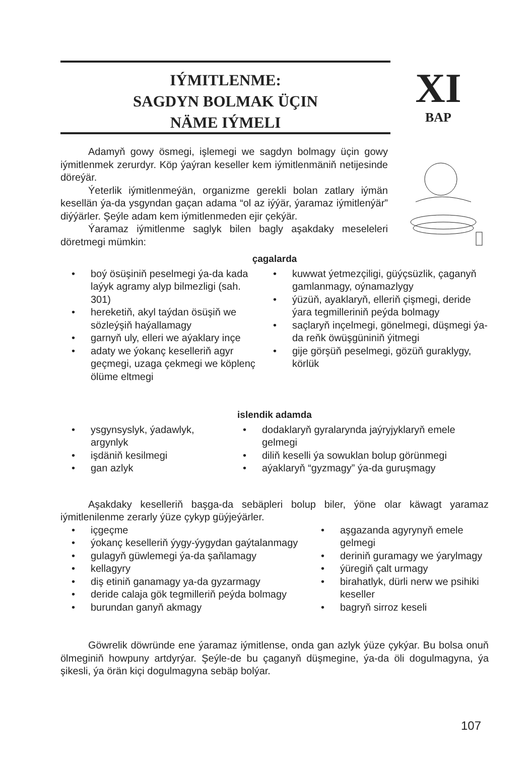IÝMITLENME:
SAGDYN BOLMAK ÜÇIN
NÄME IÝMELI
XI
BAP
Adamyň gowy ösmegi, işlemegi we sagdyn bolmagy üçin gowy iýmitlenmek zerurdyr. Köp ýaýran keseller kem iýmitlenmäniň netijesinde döreýär.
Ýeterlik iýmitlenmeýän, organizme gerekli bolan zatlary iýmän kesellän ýa-da ysgyndan gaçan adama “ol az iýýär, ýaramaz iýmitlenýär” diýýärler. Şeýle adam kem iýmitlenmeden ejir çekýär.
Ýaramaz iýmitlenme saglyk bilen bagly aşakdaky meseleleri döretmegi mümkin:
çagalarda
• boý ösüşiniň peselmegi ýa-da kada laýyk agramy alyp bilmezligi (sah. 301)
• hereketiň, akyl taýdan ösüşiň we sözleýşiň haýallamagy
• garnyň uly, elleri we aýaklary inçe
• adaty we ýokanç keselleriň agyr geçmegi, uzaga çekmegi we köplenç ölüme eltmegi
• kuwwat ýetmezçiligi, güýçsüzlik, çaganyň gamlanmagy, oýnamazlygy
• ýüzüň, ayaklaryň, elleriň çişmegi, deride ýara tegmilleriniň peýda bolmagy
• saçlaryň inçelmegi, gönelmegi, düşmegi ýa-da reňk öwüşgüniniň ýitmegi
• gije görşüň peselmegi, gözüň guraklygy, körlük
islendik adamda
• ysgynsyslyk, ýadawlyk, argynlyk
• işdäniň kesilmegi
• gan azlyk
• dodaklaryň gyralarynda jaýryjyklaryň emele gelmegi
• diliň keselli ýa sowuklan bolup görünmegi
• aýaklaryň “gyzmagy” ýa-da guruşmagy
Aşakdaky keselleriň başga-da sebäpleri bolup biler, ýöne olar käwagt yaramaz iýmitlenilenme zerarly ýüze çykyp güýjeýärler.
• içgeçme
• ýokanç keselleriň ýygy-ýygydan gaýtalanmagy
• gulagyň güwlemegi ýa-da şaňlamagy
• kellagyry
• diş etiniň ganamagy ya-da gyzarmagy
• deride calaja gök tegmilleriň peýda bolmagy
• burundan ganyň akmagy
• aşgazanda agyrynyň emele gelmegi
• deriniň guramagy we ýarylmagy
• ýüregiň çalt urmagy
• birahatlyk, dürli nerw we psihiki keseller
• bagryň sirroz keseli
Göwrelik döwründe ene ýaramaz iýmitlense, onda gan azlyk ýüze çykýar. Bu bolsa onuň ölmeginiň howpuny artdyrýar. Şeýle-de bu çaganyň düşmegine, ýa-da öli dogulmagyna, ýa şikesli, ýa örän kiçi dogulmagyna sebäp bolýar.
107